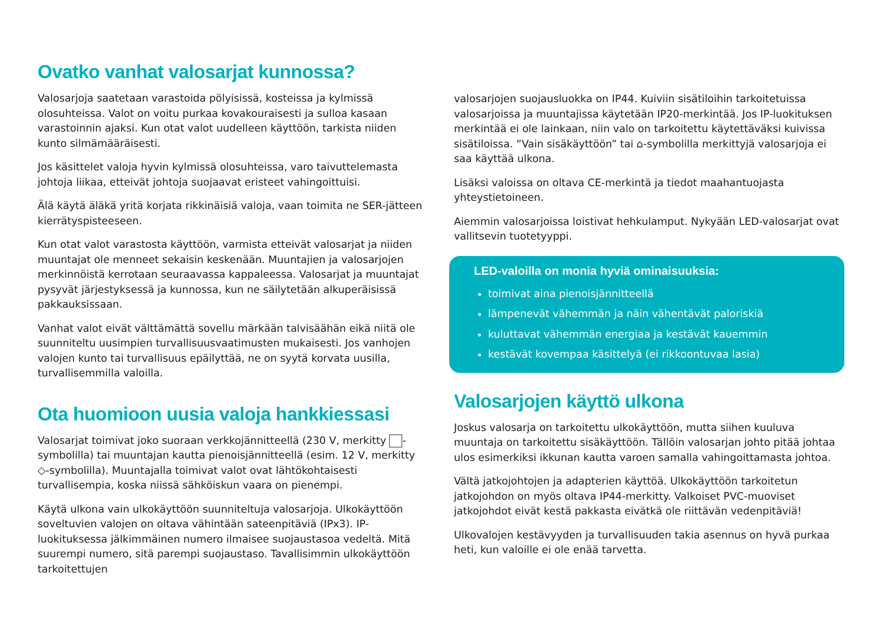Ovatko vanhat valosarjat kunnossa?
Valosarjoja saatetaan varastoida pölyisissä, kosteissa ja kylmissä olosuhteissa. Valot on voitu purkaa kovakouraisesti ja sulloa kasaan varastoinnin ajaksi. Kun otat valot uudelleen käyttöön, tarkista niiden kunto silmämääräisesti.
Jos käsittelet valoja hyvin kylmissä olosuhteissa, varo taivuttelemasta johtoja liikaa, etteivät johtoja suojaavat eristeet vahingoittuisi.
Älä käytä äläkä yritä korjata rikkinäisiä valoja, vaan toimita ne SER-jätteen kierrätyspisteeseen.
Kun otat valot varastosta käyttöön, varmista etteivät valosarjat ja niiden muuntajat ole menneet sekaisin keskenään. Muuntajien ja valosarjojen merkinnöistä kerrotaan seuraavassa kappaleessa. Valosarjat ja muuntajat pysyvät järjestyksessä ja kunnossa, kun ne säilytetään alkuperäisissä pakkauksissaan.
Vanhat valot eivät välttämättä sovellu märkään talvisäähän eikä niitä ole suunniteltu uusimpien turvallisuusvaatimusten mukaisesti. Jos vanhojen valojen kunto tai turvallisuus epäilyttää, ne on syytä korvata uusilla, turvallisemmilla valoilla.
Ota huomioon uusia valoja hankkiessasi
Valosarjat toimivat joko suoraan verkkojännitteellä (230 V, merkitty -symbolilla) tai muuntajan kautta pienoisjännitteellä (esim. 12 V, merkitty ◇-symbolilla). Muuntajalla toimivat valot ovat lähtökohtaisesti turvallisempia, koska niissä sähköiskun vaara on pienempi.
Käytä ulkona vain ulkokäyttöön suunniteltuja valosarjoja. Ulkokäyttöön soveltuvien valojen on oltava vähintään sateenpitäviä (IPx3). IP-luokituksessa jälkimmäinen numero ilmaisee suojaustasoa vedeltä. Mitä suurempi numero, sitä parempi suojaustaso. Tavallisimmin ulkokäyttöön tarkoitettujen
valosarjojen suojausluokka on IP44. Kuiviin sisätiloihin tarkoitetuissa valosarjoissa ja muuntajissa käytetään IP20-merkintää. Jos IP-luokituksen merkintää ei ole lainkaan, niin valo on tarkoitettu käytettäväksi kuivissa sisätiloissa. ”Vain sisäkäyttöön” tai ⌂-symbolilla merkittyjä valosarjoja ei saa käyttää ulkona.
Lisäksi valoissa on oltava CE-merkintä ja tiedot maahantuojasta yhteystietoineen.
Aiemmin valosarjoissa loistivat hehkulamput. Nykyään LED-valosarjat ovat vallitsevin tuotetyyppi.
LED-valoilla on monia hyviä ominaisuuksia:
toimivat aina pienoisjännitteellä
lämpenevät vähemmän ja näin vähentävät paloriskiä
kuluttavat vähemmän energiaa ja kestävät kauemmin
kestävät kovempaa käsittelyä (ei rikkoontuvaa lasia)
Valosarjojen käyttö ulkona
Joskus valosarja on tarkoitettu ulkokäyttöön, mutta siihen kuuluva muuntaja on tarkoitettu sisäkäyttöön. Tällöin valosarjan johto pitää johtaa ulos esimerkiksi ikkunan kautta varoen samalla vahingoittamasta johtoa.
Vältä jatkojohtojen ja adapterien käyttöä. Ulkokäyttöön tarkoitetun jatkojohdon on myös oltava IP44-merkitty. Valkoiset PVC-muoviset jatkojohdot eivät kestä pakkasta eivätkä ole riittävän vedenpitäviä!
Ulkovalojen kestävyyden ja turvallisuuden takia asennus on hyvä purkaa heti, kun valoille ei ole enää tarvetta.